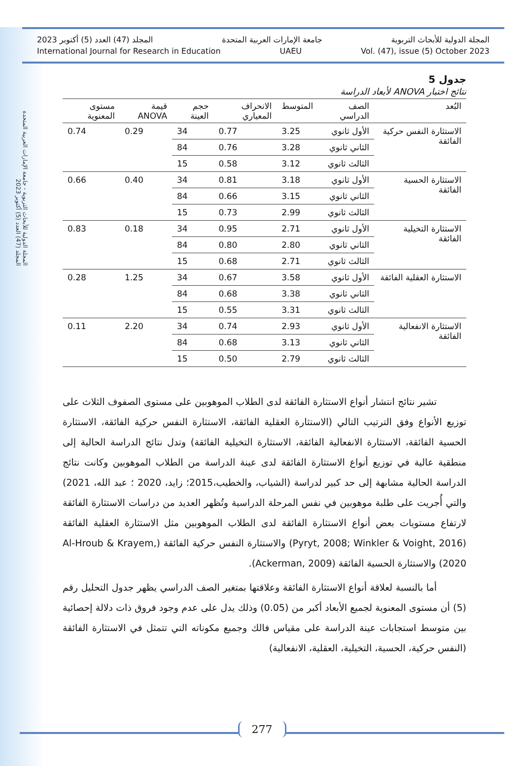المجلة الدولية للأبحاث التربوية - جامعة الإمارات العربية المتحدة
المجلد (47) العدد (5) أكتوبر 2023
المجلة الدولية للأبحاث التربوية جامعة الإمارات العربية المتحدة المجلد (47) العدد (5) أكتوبر 2023
International Journal for Research in Education UAEU Vol. (47), issue (5) October 2023
جدول 5
نتائج اختبار ANOVA لأبعاد الدراسة
| البُعد | الصف الدراسي | المتوسط | الانحراف المعياري | حجم العينة | قيمة ANOVA | مستوى المعنوية |
| --- | --- | --- | --- | --- | --- | --- |
| الاستثارة النفس حركية الفائقة | الأول ثانوي | 3.25 | 0.77 | 34 | 0.29 | 0.74 |
| | الثاني ثانوي | 3.28 | 0.76 | 84 | | |
| | الثالث ثانوي | 3.12 | 0.58 | 15 | | |
| الاستثارة الحسية الفائقة | الأول ثانوي | 3.18 | 0.81 | 34 | 0.40 | 0.66 |
| | الثاني ثانوي | 3.15 | 0.66 | 84 | | |
| | الثالث ثانوي | 2.99 | 0.73 | 15 | | |
| الاستثارة التخيلية الفائقة | الأول ثانوي | 2.71 | 0.95 | 34 | 0.18 | 0.83 |
| | الثاني ثانوي | 2.80 | 0.80 | 84 | | |
| | الثالث ثانوي | 2.71 | 0.68 | 15 | | |
| الاستثارة العقلية الفائقة | الأول ثانوي | 3.58 | 0.67 | 34 | 1.25 | 0.28 |
| | الثاني ثانوي | 3.38 | 0.68 | 84 | | |
| | الثالث ثانوي | 3.31 | 0.55 | 15 | | |
| الاستثارة الانفعالية الفائقة | الأول ثانوي | 2.93 | 0.74 | 34 | 2.20 | 0.11 |
| | الثاني ثانوي | 3.13 | 0.68 | 84 | | |
| | الثالث ثانوي | 2.79 | 0.50 | 15 | | |
تشير نتائج انتشار أنواع الاستثارة الفائقة لدى الطلاب الموهوبين على مستوى الصفوف الثلاث على توزيع الأنواع وفق الترتيب التالي (الاستثارة العقلية الفائقة، الاستثارة النفس حركية الفائقة، الاستثارة الحسية الفائقة، الاستثارة الانفعالية الفائقة، الاستثارة التخيلية الفائقة) وتدل نتائج الدراسة الحالية إلى منطقية عالية في توزيع أنواع الاستثارة الفائقة لدى عينة الدراسة من الطلاب الموهوبين وكانت نتائج الدراسة الحالية مشابهة إلى حد كبير لدراسة (الشياب، والخطيب،2015؛ زايد، 2020 ؛ عبد الله، 2021) والتي أُجريت على طلبة موهوبين في نفس المرحلة الدراسية وتُظهر العديد من دراسات الاستثارة الفائقة لارتفاع مستويات بعض أنواع الاستثارة الفائقة لدى الطلاب الموهوبين مثل الاستثارة العقلية الفائقة (Pyryt, 2008; Winkler & Voight, 2016) والاستثارة النفس حركية الفائقة (Al-Hroub & Krayem, 2020) والاستثارة الحسية الفائقة (Ackerman, 2009).
أما بالنسبة لعلاقة أنواع الاستثارة الفائقة وعلاقتها بمتغير الصف الدراسي يظهر جدول التحليل رقم (5) أن مستوى المعنوية لجميع الأبعاد أكبر من (0.05) وذلك يدل على عدم وجود فروق ذات دلالة إحصائية بين متوسط استجابات عينة الدراسة على مقياس فالك وجميع مكوناته التي تتمثل في الاستثارة الفائقة (النفس حركية، الحسية، التخيلية، العقلية، الانفعالية)
277